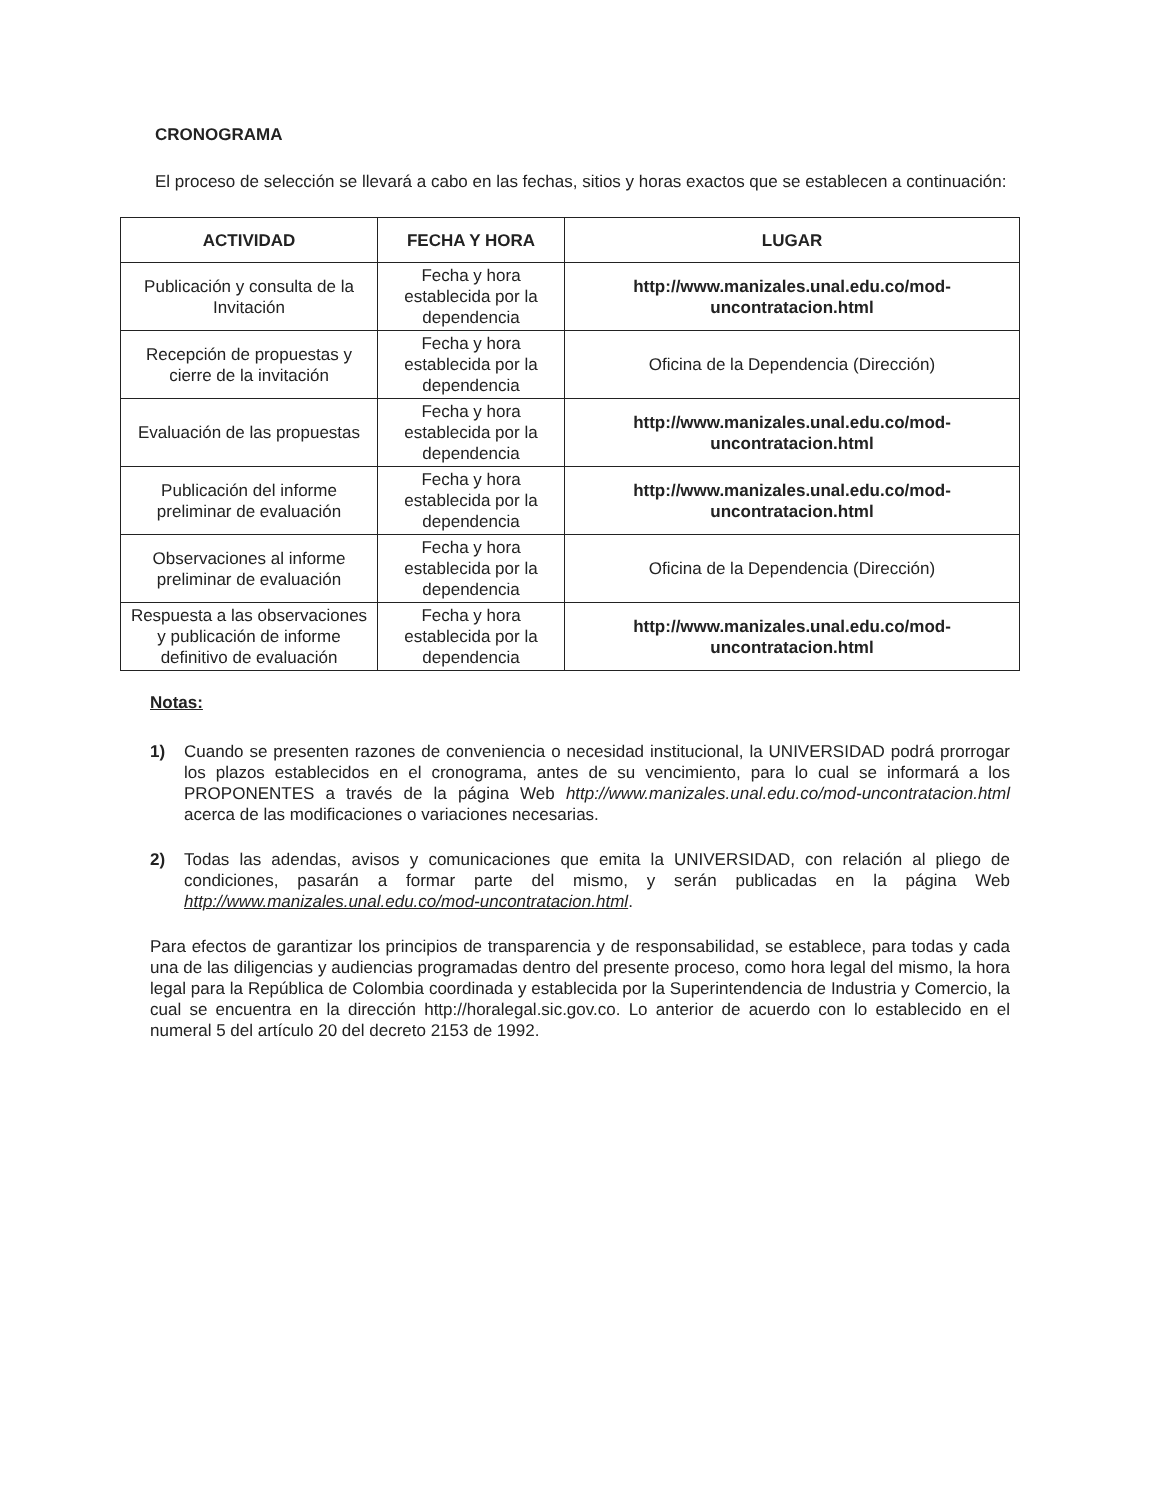CRONOGRAMA
El proceso de selección se llevará a cabo en las fechas, sitios y horas exactos que se establecen a continuación:
| ACTIVIDAD | FECHA Y HORA | LUGAR |
| --- | --- | --- |
| Publicación y consulta de la Invitación | Fecha y hora establecida por la dependencia | http://www.manizales.unal.edu.co/mod-uncontratacion.html |
| Recepción de propuestas y cierre de la invitación | Fecha y hora establecida por la dependencia | Oficina de la Dependencia (Dirección) |
| Evaluación de las propuestas | Fecha y hora establecida por la dependencia | http://www.manizales.unal.edu.co/mod-uncontratacion.html |
| Publicación del informe preliminar de evaluación | Fecha y hora establecida por la dependencia | http://www.manizales.unal.edu.co/mod-uncontratacion.html |
| Observaciones al informe preliminar de evaluación | Fecha y hora establecida por la dependencia | Oficina de la Dependencia (Dirección) |
| Respuesta a las observaciones y publicación de informe definitivo de evaluación | Fecha y hora establecida por la dependencia | http://www.manizales.unal.edu.co/mod-uncontratacion.html |
Notas:
1) Cuando se presenten razones de conveniencia o necesidad institucional, la UNIVERSIDAD podrá prorrogar los plazos establecidos en el cronograma, antes de su vencimiento, para lo cual se informará a los PROPONENTES a través de la página Web http://www.manizales.unal.edu.co/mod-uncontratacion.html acerca de las modificaciones o variaciones necesarias.
2) Todas las adendas, avisos y comunicaciones que emita la UNIVERSIDAD, con relación al pliego de condiciones, pasarán a formar parte del mismo, y serán publicadas en la página Web http://www.manizales.unal.edu.co/mod-uncontratacion.html.
Para efectos de garantizar los principios de transparencia y de responsabilidad, se establece, para todas y cada una de las diligencias y audiencias programadas dentro del presente proceso, como hora legal del mismo, la hora legal para la República de Colombia coordinada y establecida por la Superintendencia de Industria y Comercio, la cual se encuentra en la dirección http://horalegal.sic.gov.co. Lo anterior de acuerdo con lo establecido en el numeral 5 del artículo 20 del decreto 2153 de 1992.